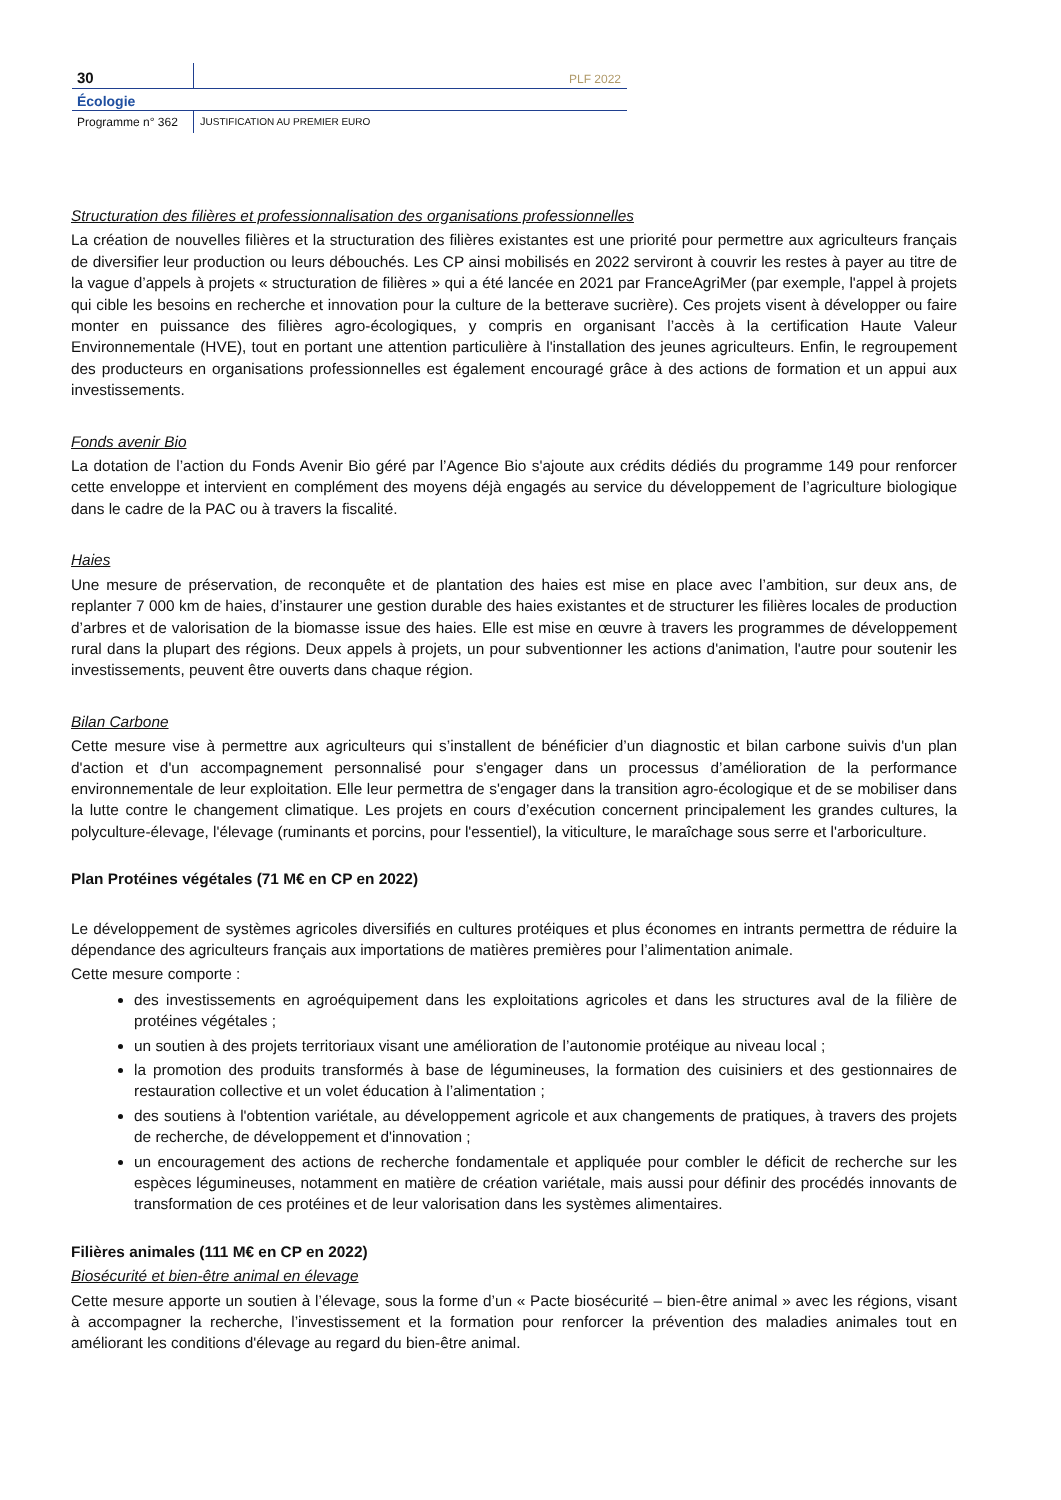30
PLF 2022
Écologie
Programme n° 362 JUSTIFICATION AU PREMIER EURO
Structuration des filières et professionnalisation des organisations professionnelles
La création de nouvelles filières et la structuration des filières existantes est une priorité pour permettre aux agriculteurs français de diversifier leur production ou leurs débouchés. Les CP ainsi mobilisés en 2022 serviront à couvrir les restes à payer au titre de la vague d’appels à projets « structuration de filières » qui a été lancée en 2021 par FranceAgriMer (par exemple, l'appel à projets qui cible les besoins en recherche et innovation pour la culture de la betterave sucrière). Ces projets visent à développer ou faire monter en puissance des filières agro-écologiques, y compris en organisant l’accès à la certification Haute Valeur Environnementale (HVE), tout en portant une attention particulière à l'installation des jeunes agriculteurs. Enfin, le regroupement des producteurs en organisations professionnelles est également encouragé grâce à des actions de formation et un appui aux investissements.
Fonds avenir Bio
La dotation de l’action du Fonds Avenir Bio géré par l’Agence Bio s'ajoute aux crédits dédiés du programme 149 pour renforcer cette enveloppe et intervient en complément des moyens déjà engagés au service du développement de l’agriculture biologique dans le cadre de la PAC ou à travers la fiscalité.
Haies
Une mesure de préservation, de reconquête et de plantation des haies est mise en place avec l’ambition, sur deux ans, de replanter 7 000 km de haies, d’instaurer une gestion durable des haies existantes et de structurer les filières locales de production d’arbres et de valorisation de la biomasse issue des haies. Elle est mise en œuvre à travers les programmes de développement rural dans la plupart des régions. Deux appels à projets, un pour subventionner les actions d'animation, l'autre pour soutenir les investissements, peuvent être ouverts dans chaque région.
Bilan Carbone
Cette mesure vise à permettre aux agriculteurs qui s’installent de bénéficier d’un diagnostic et bilan carbone suivis d'un plan d'action et d'un accompagnement personnalisé pour s'engager dans un processus d’amélioration de la performance environnementale de leur exploitation. Elle leur permettra de s'engager dans la transition agro-écologique et de se mobiliser dans la lutte contre le changement climatique. Les projets en cours d’exécution concernent principalement les grandes cultures, la polyculture-élevage, l'élevage (ruminants et porcins, pour l'essentiel), la viticulture, le maraîchage sous serre et l'arboriculture.
Plan Protéines végétales (71 M€ en CP en 2022)
Le développement de systèmes agricoles diversifiés en cultures protéiques et plus économes en intrants permettra de réduire la dépendance des agriculteurs français aux importations de matières premières pour l’alimentation animale.
Cette mesure comporte :
des investissements en agroéquipement dans les exploitations agricoles et dans les structures aval de la filière de protéines végétales ;
un soutien à des projets territoriaux visant une amélioration de l’autonomie protéique au niveau local ;
la promotion des produits transformés à base de légumineuses, la formation des cuisiniers et des gestionnaires de restauration collective et un volet éducation à l’alimentation ;
des soutiens à l'obtention variétale, au développement agricole et aux changements de pratiques, à travers des projets de recherche, de développement et d'innovation ;
un encouragement des actions de recherche fondamentale et appliquée pour combler le déficit de recherche sur les espèces légumineuses, notamment en matière de création variétale, mais aussi pour définir des procédés innovants de transformation de ces protéines et de leur valorisation dans les systèmes alimentaires.
Filières animales (111 M€ en CP en 2022)
Biosécurité et bien-être animal en élevage
Cette mesure apporte un soutien à l’élevage, sous la forme d’un « Pacte biosécurité – bien-être animal » avec les régions, visant à accompagner la recherche, l’investissement et la formation pour renforcer la prévention des maladies animales tout en améliorant les conditions d'élevage au regard du bien-être animal.